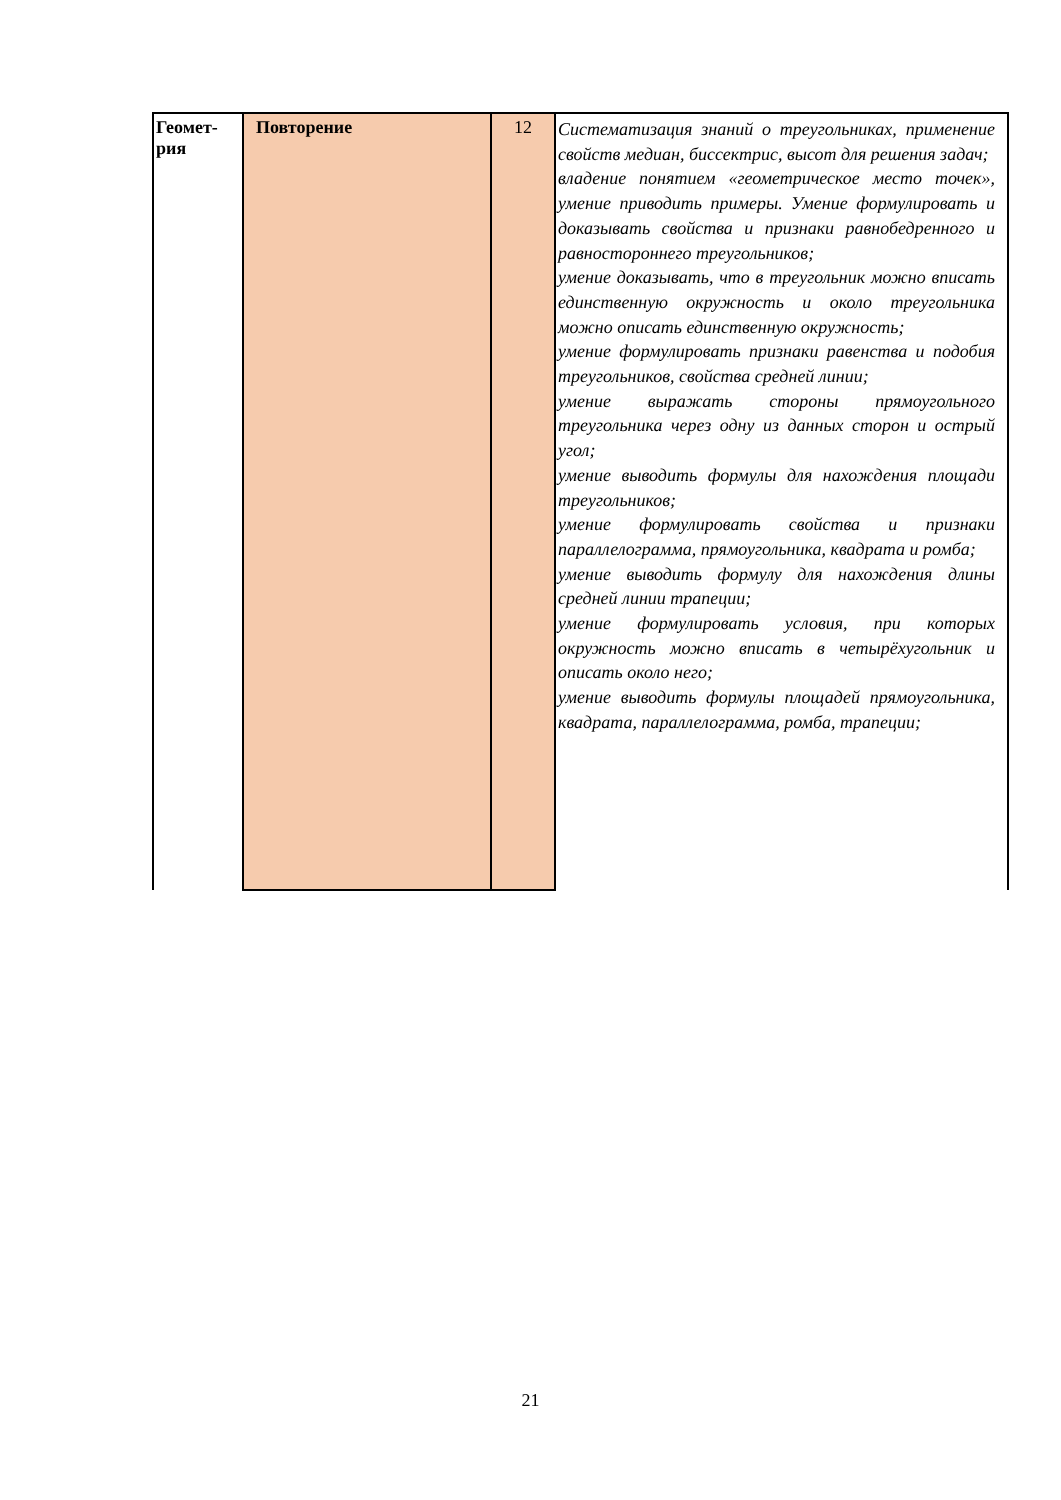| Геомет- рия | Повторение | 12 | Систематизация знаний о треугольниках, применение свойств медиан, биссектрис, высот для решения задач; владение понятием «геометрическое место точек», умение приводить примеры. Умение формулировать и доказывать свойства и признаки равнобедренного и равностороннего треугольников; умение доказывать, что в треугольник можно вписать единственную окружность и около треугольника можно описать единственную окружность; умение формулировать признаки равенства и подобия треугольников, свойства средней линии; умение выражать стороны прямоугольного треугольника через одну из данных сторон и острый угол; умение выводить формулы для нахождения площади треугольников; умение формулировать свойства и признаки параллелограмма, прямоугольника, квадрата и ромба; умение выводить формулу для нахождения длины средней линии трапеции; умение формулировать условия, при которых окружность можно вписать в четырёхугольник и описать около него; умение выводить формулы площадей прямоугольника, квадрата, параллелограмма, ромба, трапеции; |
21